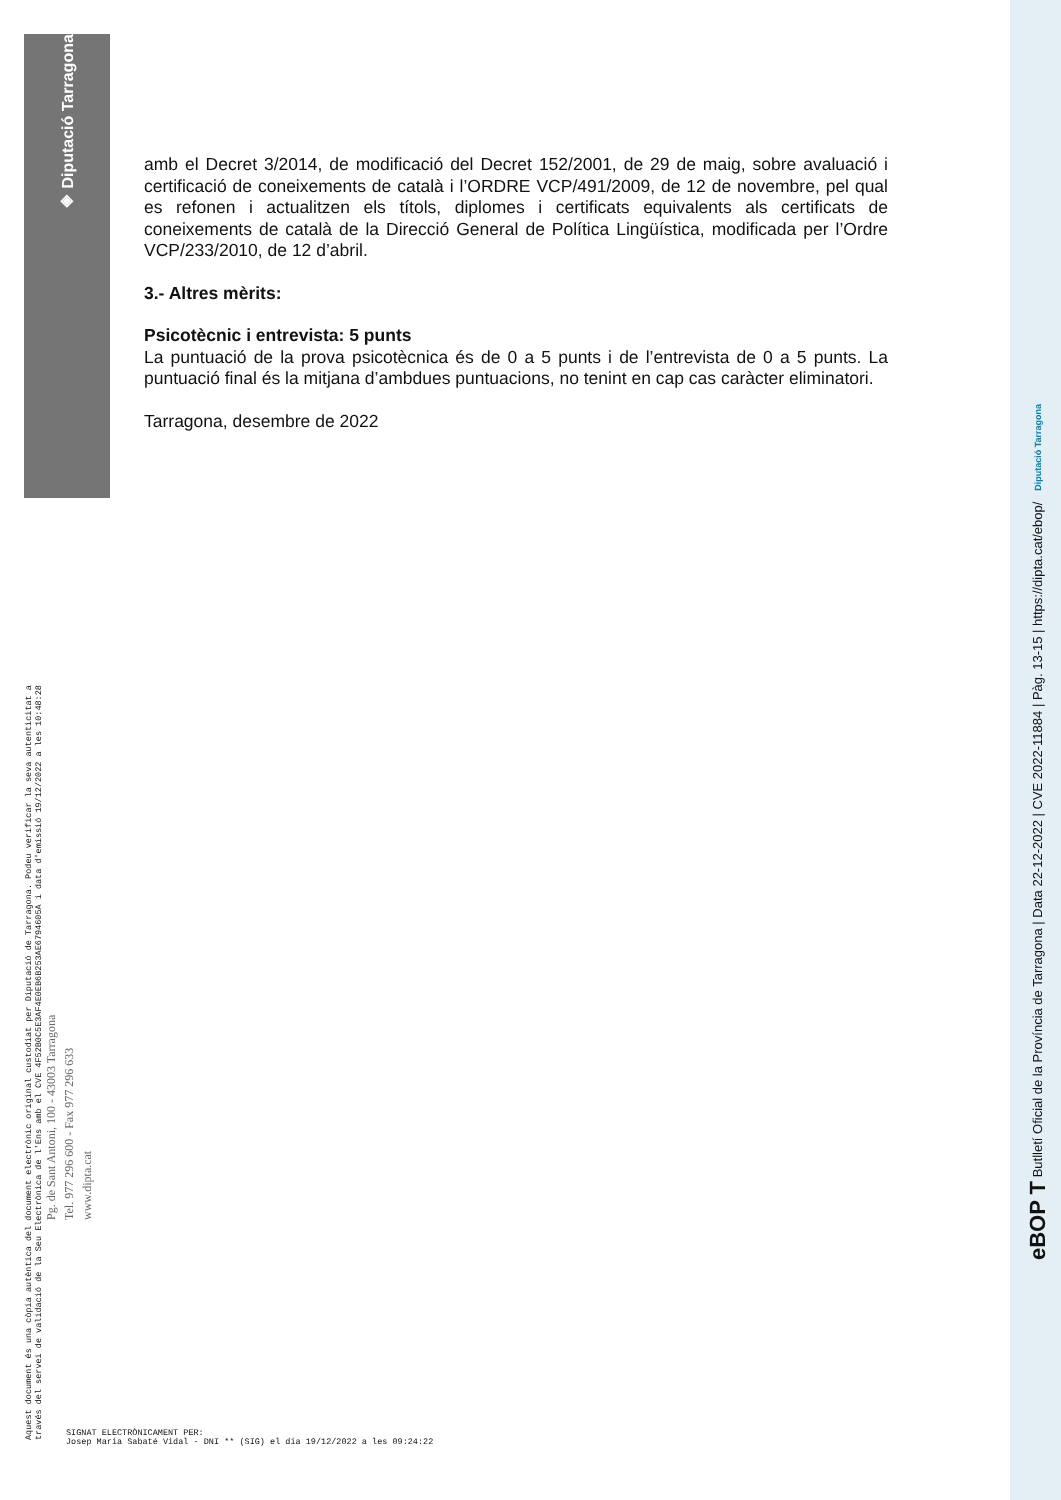◈ Diputació Tarragona
Aquest document és una còpia autèntica del document electrònic original custodiat per Diputació de Tarragona. Podeu verificar la seva autenticitat a
través del servei de validació de la Seu Electrònica de l'Ens amb el CVE 4F52B0C5E3AF4E0EB6B253AE6794605A i data d'emissió 19/12/2022 a les 10:48:28
Pg. de Sant Antoni, 100 - 43003 Tarragona
Tel. 977 296 600 - Fax 977 296 633
www.dipta.cat
amb el Decret 3/2014, de modificació del Decret 152/2001, de 29 de maig, sobre avaluació i certificació de coneixements de català i l’ORDRE VCP/491/2009, de 12 de novembre, pel qual es refonen i actualitzen els títols, diplomes i certificats equivalents als certificats de coneixements de català de la Direcció General de Política Lingüística, modificada per l’Ordre VCP/233/2010, de 12 d’abril.
3.- Altres mèrits:
Psicotècnic i entrevista: 5 punts
La puntuació de la prova psicotècnica és de 0 a 5 punts i de l’entrevista de 0 a 5 punts. La puntuació final és la mitjana d’ambdues puntuacions, no tenint en cap cas caràcter eliminatori.
Tarragona, desembre de 2022
SIGNAT ELECTRÒNICAMENT PER:
Josep Maria Sabaté Vidal - DNI ** (SIG) el dia 19/12/2022 a les 09:24:22
eBOP T Butlletí Oficial de la Província de Tarragona | Data 22-12-2022 | CVE 2022-11884 | Pàg. 13-15 | https://dipta.cat/ebop/ Diputació Tarragona